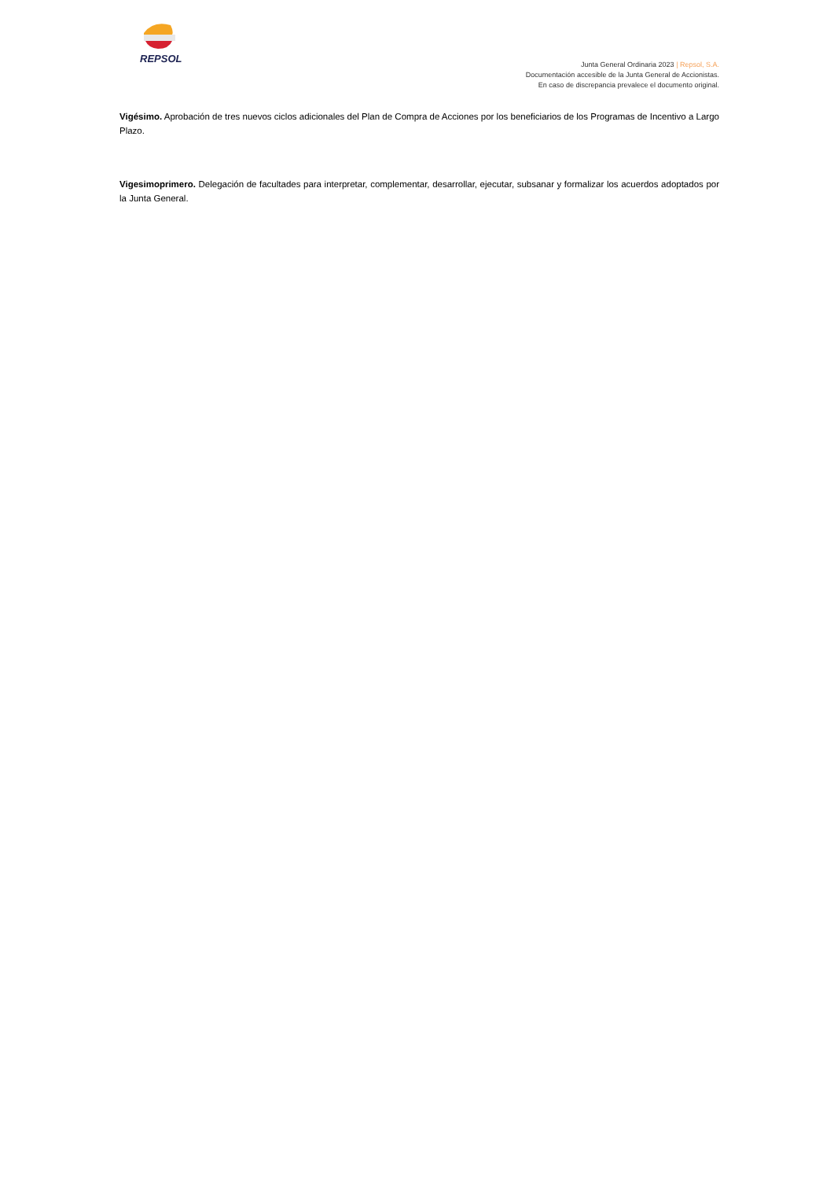REPSOL
Junta General Ordinaria 2023 | Repsol, S.A.
Documentación accesible de la Junta General de Accionistas.
En caso de discrepancia prevalece el documento original.
Vigésimo. Aprobación de tres nuevos ciclos adicionales del Plan de Compra de Acciones por los beneficiarios de los Programas de Incentivo a Largo Plazo.
Vigesimoprimero. Delegación de facultades para interpretar, complementar, desarrollar, ejecutar, subsanar y formalizar los acuerdos adoptados por la Junta General.